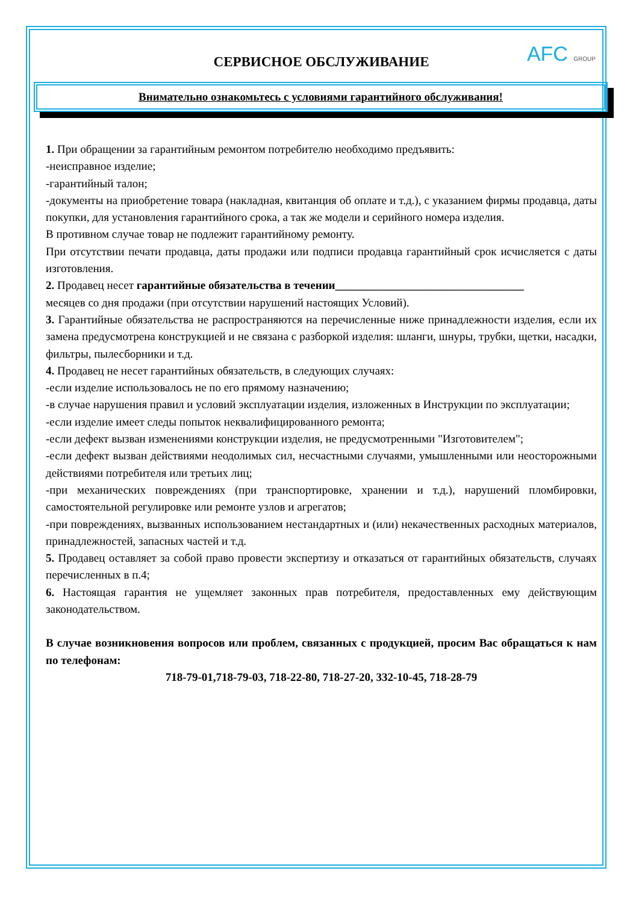AFC GROUP
СЕРВИСНОЕ ОБСЛУЖИВАНИЕ
Внимательно ознакомьтесь с условиями гарантийного обслуживания!
1. При обращении за гарантийным ремонтом потребителю необходимо предъявить:
-неисправное изделие;
-гарантийный талон;
-документы на приобретение товара (накладная, квитанция об оплате и т.д.), с указанием фирмы продавца, даты покупки, для установления гарантийного срока, а так же модели и серийного номера изделия.
В противном случае товар не подлежит гарантийному ремонту.
При отсутствии печати продавца, даты продажи или подписи продавца гарантийный срок исчисляется с даты изготовления.
2. Продавец несет гарантийные обязательства в течении_________________________________
месяцев со дня продажи (при отсутствии нарушений настоящих Условий).
3. Гарантийные обязательства не распространяются на перечисленные ниже принадлежности изделия, если их замена предусмотрена конструкцией и не связана с разборкой изделия: шланги, шнуры, трубки, щетки, насадки, фильтры, пылесборники и т.д.
4. Продавец не несет гарантийных обязательств, в следующих случаях:
-если изделие использовалось не по его прямому назначению;
-в случае нарушения правил и условий эксплуатации изделия, изложенных в Инструкции по эксплуатации;
-если изделие имеет следы попыток неквалифицированного ремонта;
-если дефект вызван изменениями конструкции изделия, не предусмотренными "Изготовителем";
-если дефект вызван действиями неодолимых сил, несчастными случаями, умышленными или неосторожными действиями потребителя или третьих лиц;
-при механических повреждениях (при транспортировке, хранении и т.д.), нарушений пломбировки, самостоятельной регулировке или ремонте узлов и агрегатов;
-при повреждениях, вызванных использованием нестандартных и (или) некачественных расходных материалов, принадлежностей, запасных частей и т.д.
5. Продавец оставляет за собой право провести экспертизу и отказаться от гарантийных обязательств, случаях перечисленных в п.4;
6. Настоящая гарантия не ущемляет законных прав потребителя, предоставленных ему действующим законодательством.
В случае возникновения вопросов или проблем, связанных с продукцией, просим Вас обращаться к нам по телефонам:
718-79-01,718-79-03, 718-22-80, 718-27-20, 332-10-45, 718-28-79